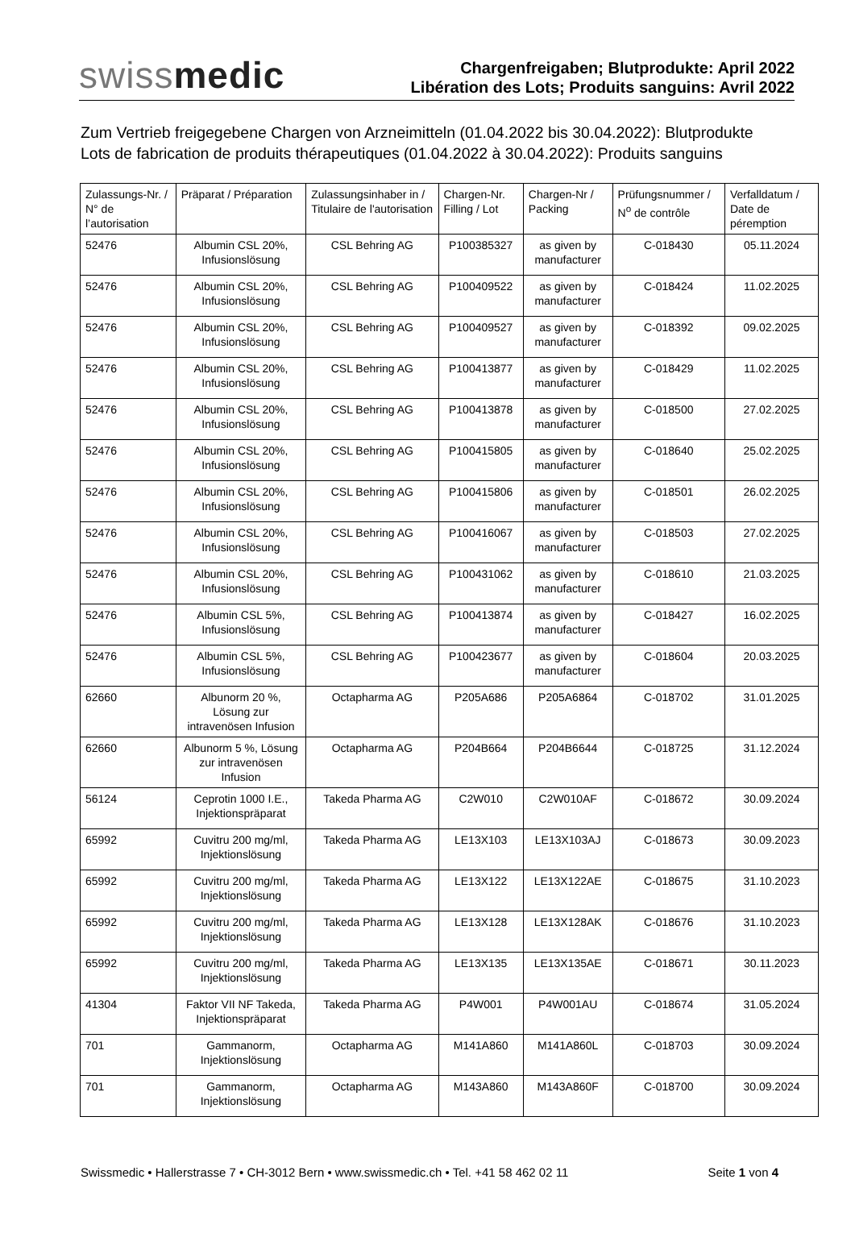swissmedic
Chargenfreigaben; Blutprodukte: April 2022
Libération des Lots; Produits sanguins: Avril 2022
Zum Vertrieb freigegebene Chargen von Arzneimitteln (01.04.2022 bis 30.04.2022): Blutprodukte
Lots de fabrication de produits thérapeutiques (01.04.2022 à 30.04.2022): Produits sanguins
| Zulassungs-Nr. / N° de l’autorisation | Präparat / Préparation | Zulassungsinhaber in / Titulaire de l'autorisation | Chargen-Nr. Filling / Lot | Chargen-Nr / Packing | Prüfungsnummer / N<sup>o</sup> de contrôle | Verfalldatum / Date de péremption |
| --- | --- | --- | --- | --- | --- | --- |
| 52476 | Albumin CSL 20%, Infusionslösung | CSL Behring AG | P100385327 | as given by manufacturer | C-018430 | 05.11.2024 |
| 52476 | Albumin CSL 20%, Infusionslösung | CSL Behring AG | P100409522 | as given by manufacturer | C-018424 | 11.02.2025 |
| 52476 | Albumin CSL 20%, Infusionslösung | CSL Behring AG | P100409527 | as given by manufacturer | C-018392 | 09.02.2025 |
| 52476 | Albumin CSL 20%, Infusionslösung | CSL Behring AG | P100413877 | as given by manufacturer | C-018429 | 11.02.2025 |
| 52476 | Albumin CSL 20%, Infusionslösung | CSL Behring AG | P100413878 | as given by manufacturer | C-018500 | 27.02.2025 |
| 52476 | Albumin CSL 20%, Infusionslösung | CSL Behring AG | P100415805 | as given by manufacturer | C-018640 | 25.02.2025 |
| 52476 | Albumin CSL 20%, Infusionslösung | CSL Behring AG | P100415806 | as given by manufacturer | C-018501 | 26.02.2025 |
| 52476 | Albumin CSL 20%, Infusionslösung | CSL Behring AG | P100416067 | as given by manufacturer | C-018503 | 27.02.2025 |
| 52476 | Albumin CSL 20%, Infusionslösung | CSL Behring AG | P100431062 | as given by manufacturer | C-018610 | 21.03.2025 |
| 52476 | Albumin CSL 5%, Infusionslösung | CSL Behring AG | P100413874 | as given by manufacturer | C-018427 | 16.02.2025 |
| 52476 | Albumin CSL 5%, Infusionslösung | CSL Behring AG | P100423677 | as given by manufacturer | C-018604 | 20.03.2025 |
| 62660 | Albunorm 20 %, Lösung zur intravenösen Infusion | Octapharma AG | P205A686 | P205A6864 | C-018702 | 31.01.2025 |
| 62660 | Albunorm 5 %, Lösung zur intravenösen Infusion | Octapharma AG | P204B664 | P204B6644 | C-018725 | 31.12.2024 |
| 56124 | Ceprotin 1000 I.E., Injektionspräparat | Takeda Pharma AG | C2W010 | C2W010AF | C-018672 | 30.09.2024 |
| 65992 | Cuvitru 200 mg/ml, Injektionslösung | Takeda Pharma AG | LE13X103 | LE13X103AJ | C-018673 | 30.09.2023 |
| 65992 | Cuvitru 200 mg/ml, Injektionslösung | Takeda Pharma AG | LE13X122 | LE13X122AE | C-018675 | 31.10.2023 |
| 65992 | Cuvitru 200 mg/ml, Injektionslösung | Takeda Pharma AG | LE13X128 | LE13X128AK | C-018676 | 31.10.2023 |
| 65992 | Cuvitru 200 mg/ml, Injektionslösung | Takeda Pharma AG | LE13X135 | LE13X135AE | C-018671 | 30.11.2023 |
| 41304 | Faktor VII NF Takeda, Injektionspräparat | Takeda Pharma AG | P4W001 | P4W001AU | C-018674 | 31.05.2024 |
| 701 | Gammanorm, Injektionslösung | Octapharma AG | M141A860 | M141A860L | C-018703 | 30.09.2024 |
| 701 | Gammanorm, Injektionslösung | Octapharma AG | M143A860 | M143A860F | C-018700 | 30.09.2024 |
Swissmedic • Hallerstrasse 7 • CH-3012 Bern • www.swissmedic.ch • Tel. +41 58 462 02 11 Seite 1 von 4